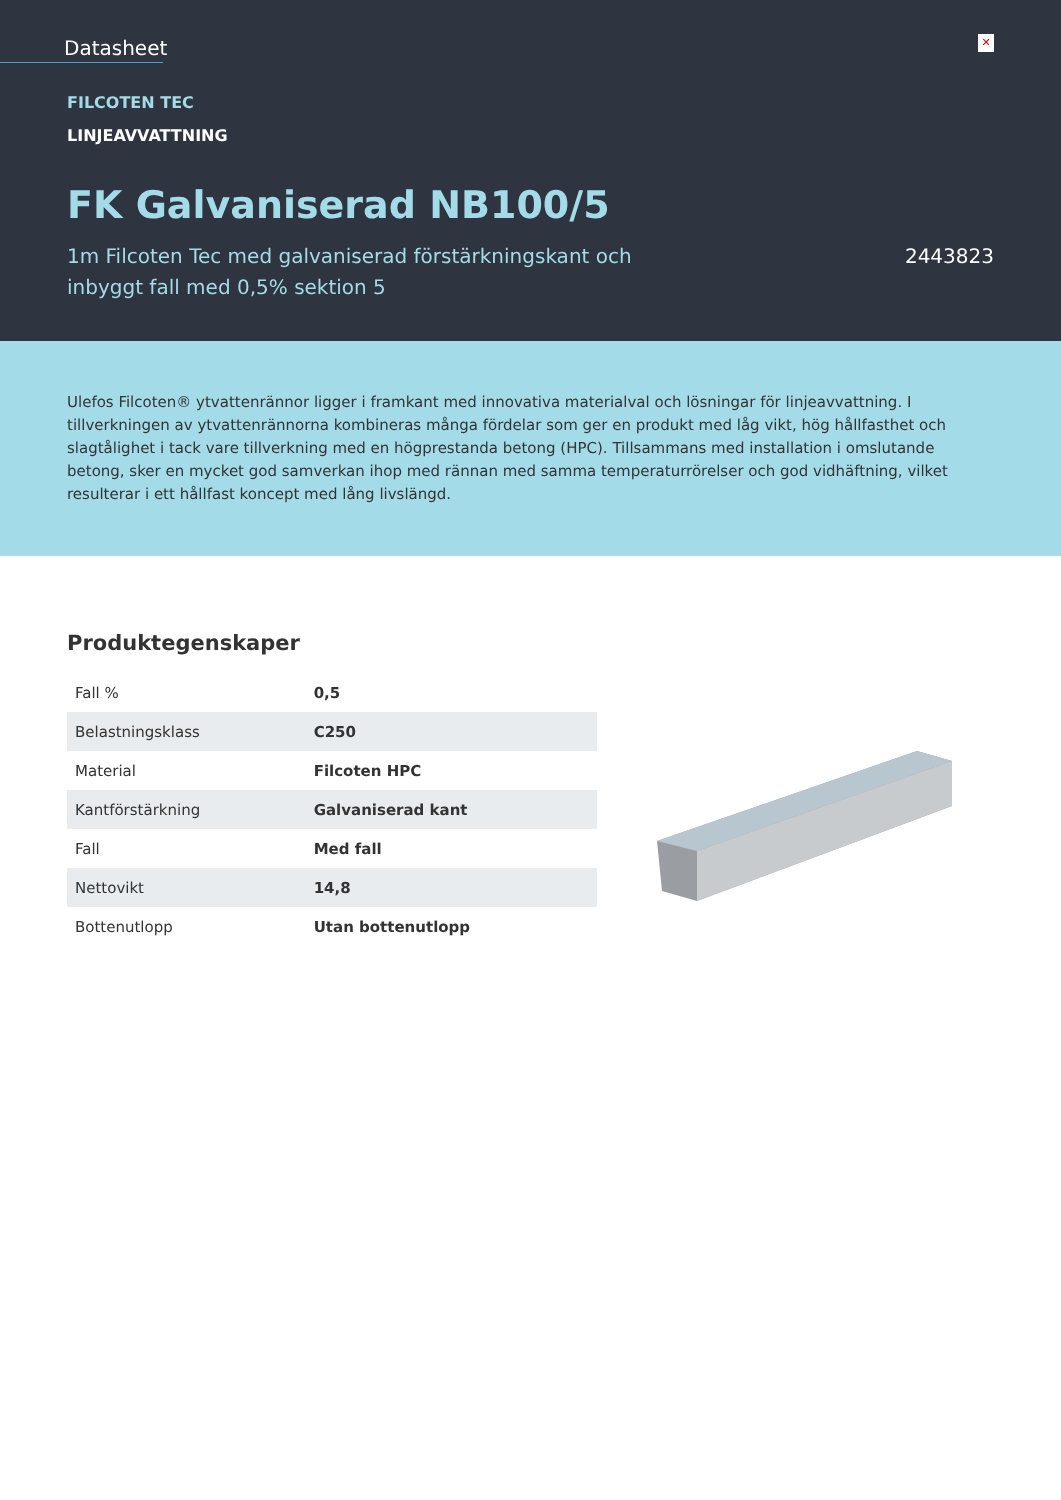Datasheet
✕
FILCOTEN TEC
LINJEAVVATTNING
FK Galvaniserad NB100/5
1m Filcoten Tec med galvaniserad förstärkningskant och inbyggt fall med 0,5% sektion 5
2443823
Ulefos Filcoten® ytvattenrännor ligger i framkant med innovativa materialval och lösningar för linjeavvattning. I tillverkningen av ytvattenrännorna kombineras många fördelar som ger en produkt med låg vikt, hög hållfasthet och slagtålighet i tack vare tillverkning med en högprestanda betong (HPC). Tillsammans med installation i omslutande betong, sker en mycket god samverkan ihop med rännan med samma temperaturrörelser och god vidhäftning, vilket resulterar i ett hållfast koncept med lång livslängd.
Produktegenskaper
| Fall % | 0,5 |
| Belastningsklass | C250 |
| Material | Filcoten HPC |
| Kantförstärkning | Galvaniserad kant |
| Fall | Med fall |
| Nettovikt | 14,8 |
| Bottenutlopp | Utan bottenutlopp |